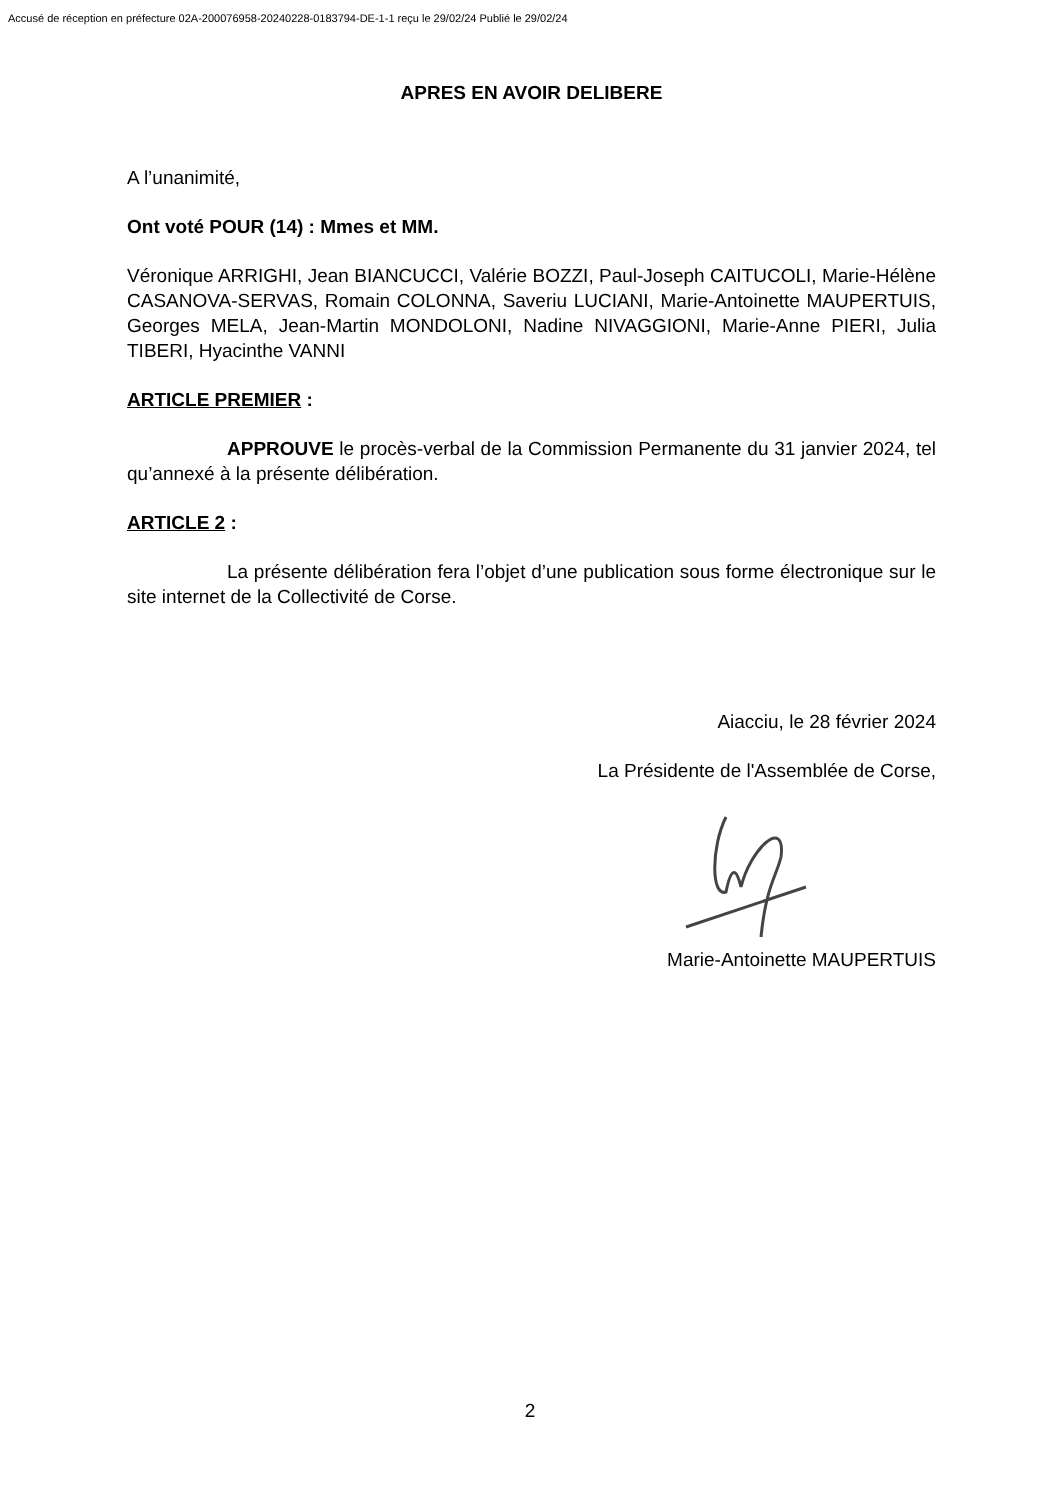Accusé de réception en préfecture 02A-200076958-20240228-0183794-DE-1-1 reçu le 29/02/24 Publié le 29/02/24
APRES EN AVOIR DELIBERE
A l’unanimité,
Ont voté POUR (14) : Mmes et MM.
Véronique ARRIGHI, Jean BIANCUCCI, Valérie BOZZI, Paul-Joseph CAITUCOLI, Marie-Hélène CASANOVA-SERVAS, Romain COLONNA, Saveriu LUCIANI, Marie-Antoinette MAUPERTUIS, Georges MELA, Jean-Martin MONDOLONI, Nadine NIVAGGIONI, Marie-Anne PIERI, Julia TIBERI, Hyacinthe VANNI
ARTICLE PREMIER :
APPROUVE le procès-verbal de la Commission Permanente du 31 janvier 2024, tel qu’annexé à la présente délibération.
ARTICLE 2 :
La présente délibération fera l’objet d’une publication sous forme électronique sur le site internet de la Collectivité de Corse.
Aiacciu, le 28 février 2024
La Présidente de l'Assemblée de Corse,
Marie-Antoinette MAUPERTUIS
2